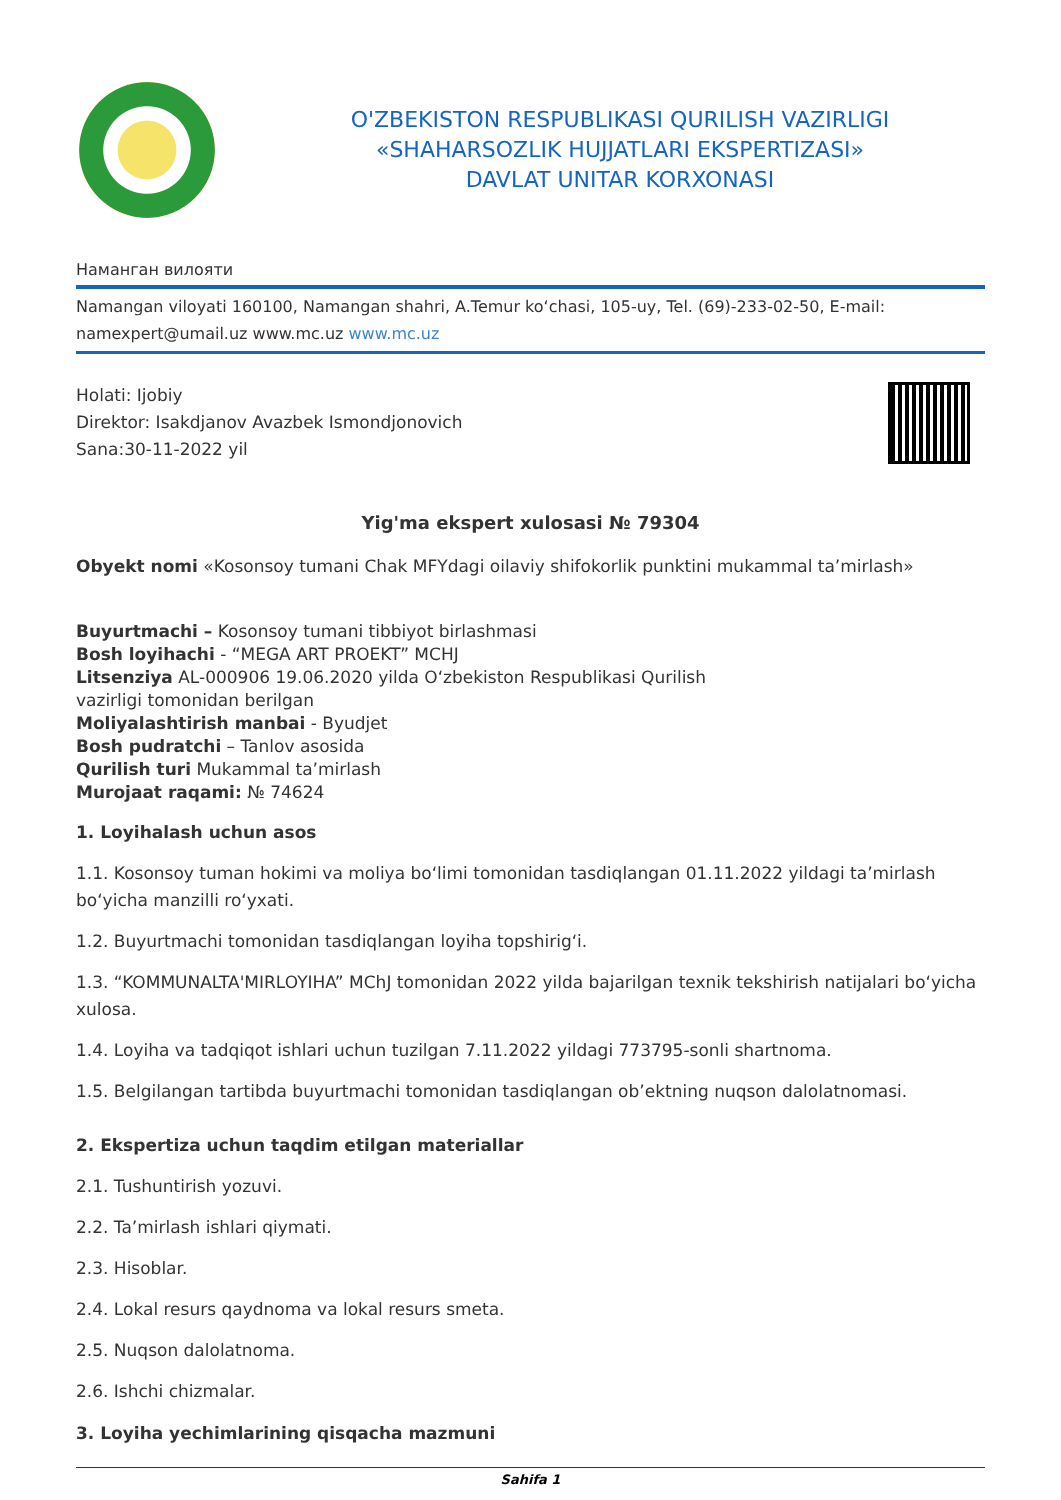O'ZBEKISTON RESPUBLIKASI QURILISH VAZIRLIGI
«SHAHARSOZLIK HUJJATLARI EKSPERTIZASI»
DAVLAT UNITAR KORXONASI
Наманган вилояти
Namangan viloyati 160100, Namangan shahri, A.Temur koʻchasi, 105-uy, Tel. (69)-233-02-50, E-mail: namexpert@umail.uz www.mc.uz www.mc.uz
Holati: Ijobiy
Direktor: Isakdjanov Avazbek Ismondjonovich
Sana:30-11-2022 yil
Yig'ma ekspert xulosasi № 79304
Obyekt nomi «Kosonsoy tumani Chak MFYdagi oilaviy shifokorlik punktini mukammal ta’mirlash»
Buyurtmachi – Kosonsoy tumani tibbiyot birlashmasi
Bosh loyihachi - “MEGA ART PROEKT” MCHJ
Litsenziya AL-000906 19.06.2020 yilda Oʻzbekiston Respublikasi Qurilish
vazirligi tomonidan berilgan
Moliyalashtirish manbai - Byudjet
Bosh pudratchi – Tanlov asosida
Qurilish turi Mukammal ta’mirlash
Murojaat raqami: № 74624
1. Loyihalash uchun asos
1.1. Kosonsoy tuman hokimi va moliya boʻlimi tomonidan tasdiqlangan 01.11.2022 yildagi ta’mirlash boʻyicha manzilli roʻyxati.
1.2. Buyurtmachi tomonidan tasdiqlangan loyiha topshirigʻi.
1.3. “KOMMUNALTA'MIRLOYIHA” MChJ tomonidan 2022 yilda bajarilgan texnik tekshirish natijalari boʻyicha xulosa.
1.4. Loyiha va tadqiqot ishlari uchun tuzilgan 7.11.2022 yildagi 773795-sonli shartnoma.
1.5. Belgilangan tartibda buyurtmachi tomonidan tasdiqlangan ob’ektning nuqson dalolatnomasi.
2. Ekspertiza uchun taqdim etilgan materiallar
2.1. Tushuntirish yozuvi.
2.2. Ta’mirlash ishlari qiymati.
2.3. Hisoblar.
2.4. Lokal resurs qaydnoma va lokal resurs smeta.
2.5. Nuqson dalolatnoma.
2.6. Ishchi chizmalar.
3. Loyiha yechimlarining qisqacha mazmuni
Sahifa 1